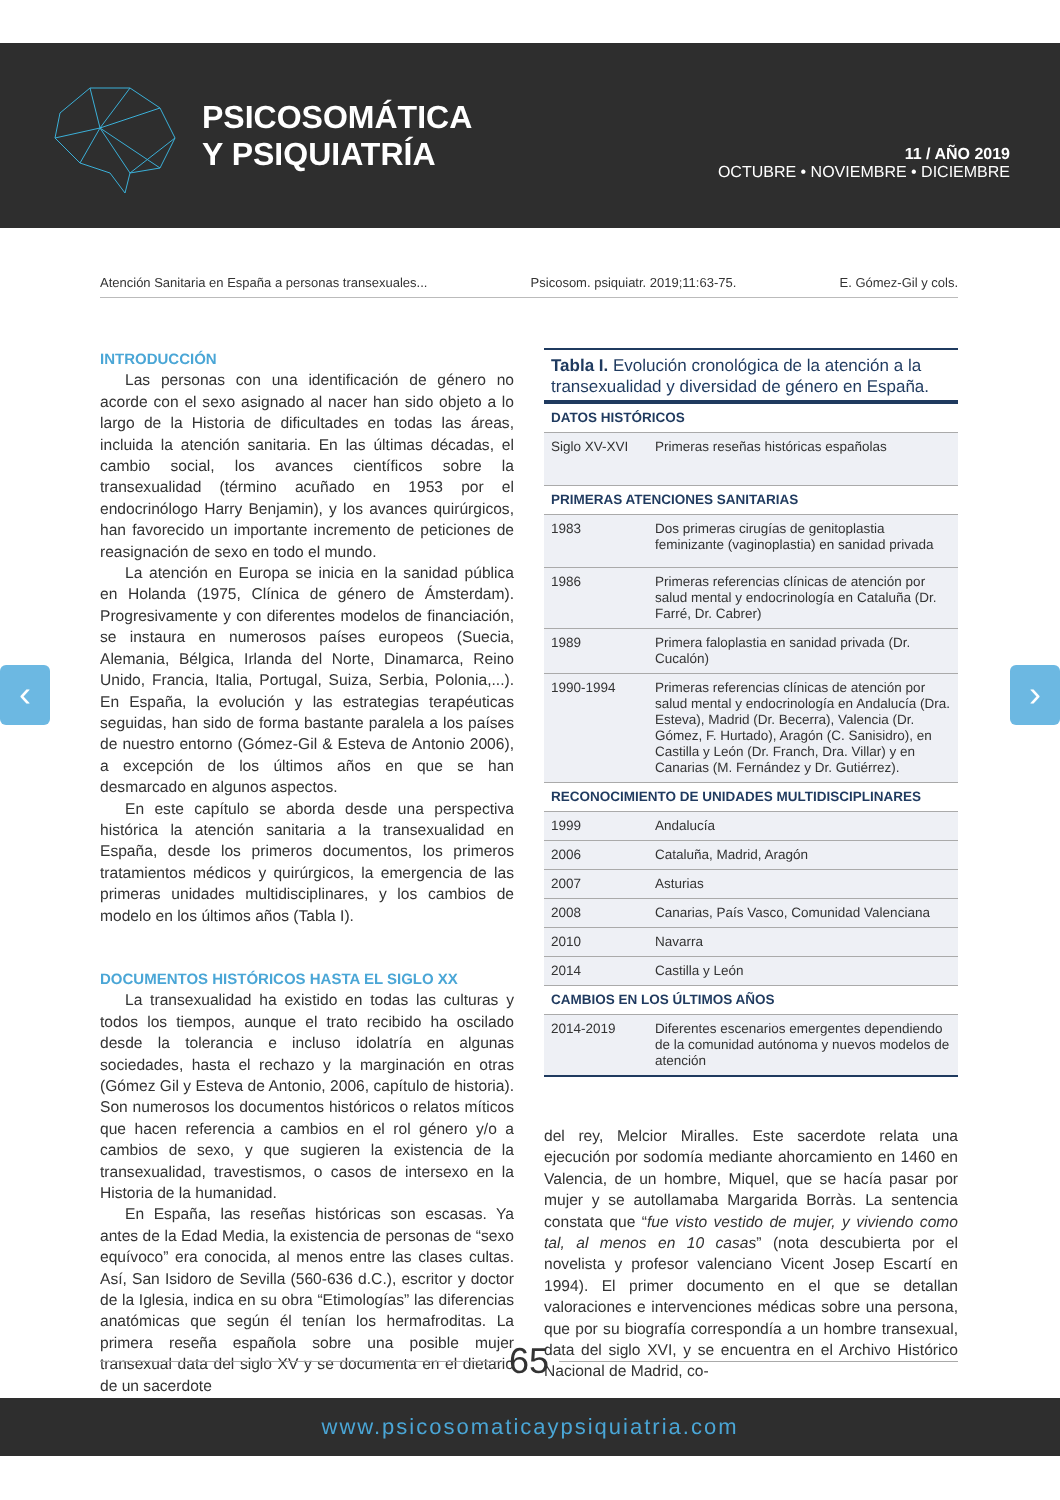PSICOSOMÁTICA
Y PSIQUIATRÍA
11 / AÑO 2019
OCTUBRE • NOVIEMBRE • DICIEMBRE
Atención Sanitaria en España a personas transexuales... Psicosom. psiquiatr. 2019;11:63-75. E. Gómez-Gil y cols.
‹ ›
INTRODUCCIÓN
Las personas con una identificación de género no acorde con el sexo asignado al nacer han sido objeto a lo largo de la Historia de dificultades en todas las áreas, incluida la atención sanitaria. En las últimas décadas, el cambio social, los avances científicos sobre la transexualidad (término acuñado en 1953 por el endocrinólogo Harry Benjamin), y los avances quirúrgicos, han favorecido un importante incremento de peticiones de reasignación de sexo en todo el mundo.
La atención en Europa se inicia en la sanidad pública en Holanda (1975, Clínica de género de Ámsterdam). Progresivamente y con diferentes modelos de financiación, se instaura en numerosos países europeos (Suecia, Alemania, Bélgica, Irlanda del Norte, Dinamarca, Reino Unido, Francia, Italia, Portugal, Suiza, Serbia, Polonia,...). En España, la evolución y las estrategias terapéuticas seguidas, han sido de forma bastante paralela a los países de nuestro entorno (Gómez-Gil & Esteva de Antonio 2006), a excepción de los últimos años en que se han desmarcado en algunos aspectos.
En este capítulo se aborda desde una perspectiva histórica la atención sanitaria a la transexualidad en España, desde los primeros documentos, los primeros tratamientos médicos y quirúrgicos, la emergencia de las primeras unidades multidisciplinares, y los cambios de modelo en los últimos años (Tabla I).
DOCUMENTOS HISTÓRICOS HASTA EL SIGLO XX
La transexualidad ha existido en todas las culturas y todos los tiempos, aunque el trato recibido ha oscilado desde la tolerancia e incluso idolatría en algunas sociedades, hasta el rechazo y la marginación en otras (Gómez Gil y Esteva de Antonio, 2006, capítulo de historia). Son numerosos los documentos históricos o relatos míticos que hacen referencia a cambios en el rol género y/o a cambios de sexo, y que sugieren la existencia de la transexualidad, travestismos, o casos de intersexo en la Historia de la humanidad.
En España, las reseñas históricas son escasas. Ya antes de la Edad Media, la existencia de personas de “sexo equívoco” era conocida, al menos entre las clases cultas. Así, San Isidoro de Sevilla (560-636 d.C.), escritor y doctor de la Iglesia, indica en su obra “Etimologías” las diferencias anatómicas que según él tenían los hermafroditas. La primera reseña española sobre una posible mujer transexual data del siglo XV y se documenta en el dietario de un sacerdote
Tabla I. Evolución cronológica de la atención a la transexualidad y diversidad de género en España.
| DATOS HISTÓRICOS | |
| --- | --- |
| Siglo XV-XVI | Primeras reseñas históricas españolas |
| PRIMERAS ATENCIONES SANITARIAS | |
| 1983 | Dos primeras cirugías de genitoplastia feminizante (vaginoplastia) en sanidad privada |
| 1986 | Primeras referencias clínicas de atención por salud mental y endocrinología en Cataluña (Dr. Farré, Dr. Cabrer) |
| 1989 | Primera faloplastia en sanidad privada (Dr. Cucalón) |
| 1990-1994 | Primeras referencias clínicas de atención por salud mental y endocrinología en Andalucía (Dra. Esteva), Madrid (Dr. Becerra), Valencia (Dr. Gómez, F. Hurtado), Aragón (C. Sanisidro), en Castilla y León (Dr. Franch, Dra. Villar) y en Canarias (M. Fernández y Dr. Gutiérrez). |
| RECONOCIMIENTO DE UNIDADES MULTIDISCIPLINARES | |
| 1999 | Andalucía |
| 2006 | Cataluña, Madrid, Aragón |
| 2007 | Asturias |
| 2008 | Canarias, País Vasco, Comunidad Valenciana |
| 2010 | Navarra |
| 2014 | Castilla y León |
| CAMBIOS EN LOS ÚLTIMOS AÑOS | |
| 2014-2019 | Diferentes escenarios emergentes dependiendo de la comunidad autónoma y nuevos modelos de atención |
del rey, Melcior Miralles. Este sacerdote relata una ejecución por sodomía mediante ahorcamiento en 1460 en Valencia, de un hombre, Miquel, que se hacía pasar por mujer y se autollamaba Margarida Borràs. La sentencia constata que “fue visto vestido de mujer, y viviendo como tal, al menos en 10 casas” (nota descubierta por el novelista y profesor valenciano Vicent Josep Escartí en 1994). El primer documento en el que se detallan valoraciones e intervenciones médicas sobre una persona, que por su biografía correspondía a un hombre transexual, data del siglo XVI, y se encuentra en el Archivo Histórico Nacional de Madrid, co-
65
www.psicosomaticaypsiquiatria.com